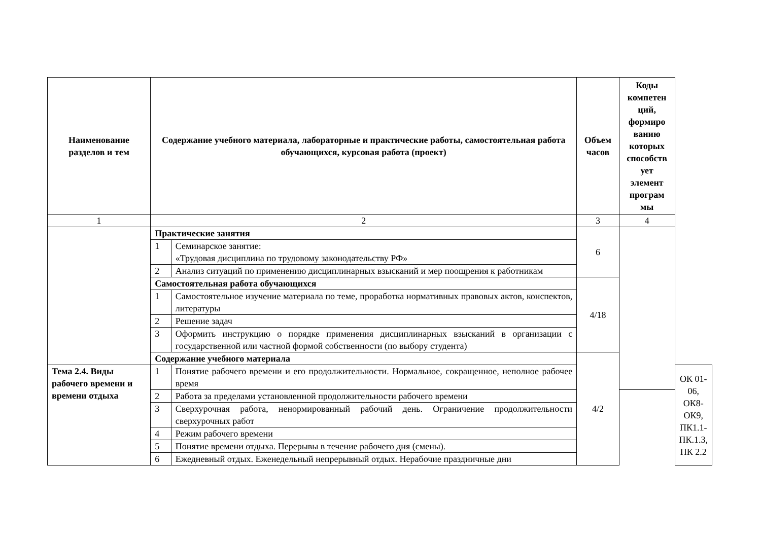| Наименование разделов и тем | Содержание учебного материала, лабораторные и практические работы, самостоятельная работа обучающихся, курсовая работа (проект) | | Объем часов | Коды компетен ций, формиро ванию которых способств ует элемент програм мы | |
| --- | --- | --- | --- | --- | --- |
| 1 | 2 | | 3 | 4 | |
| | Практические занятия | | 6 | | |
| | 1 | Семинарское занятие: «Трудовая дисциплина по трудовому законодательству РФ» | | | |
| | 2 | Анализ ситуаций по применению дисциплинарных взысканий и мер поощрения к работникам | | | |
| | Самостоятельная работа обучающихся | | 4/18 | | |
| | 1 | Самостоятельное изучение материала по теме, проработка нормативных правовых актов, конспектов, литературы | | | |
| | 2 | Решение задач | | | |
| | 3 | Оформить инструкцию о порядке применения дисциплинарных взысканий в организации с государственной или частной формой собственности (по выбору студента) | | | |
| | Содержание учебного материала | | 4/2 | | |
| Тема 2.4. Виды рабочего времени и времени отдыха | 1 | Понятие рабочего времени и его продолжительности. Нормальное, сокращенное, неполное рабочее время | | | ОК 01-06, ОК8-ОК9, ПК1.1-ПК.1.3, ПК 2.2 |
| | 2 | Работа за пределами установленной продолжительности рабочего времени | | | |
| | 3 | Сверхурочная работа, ненормированный рабочий день. Ограничение продолжительности сверхурочных работ | | | |
| | 4 | Режим рабочего времени | | | |
| | 5 | Понятие времени отдыха. Перерывы в течение рабочего дня (смены). | | | |
| | 6 | Ежедневный отдых. Еженедельный непрерывный отдых. Нерабочие праздничные дни | | | |